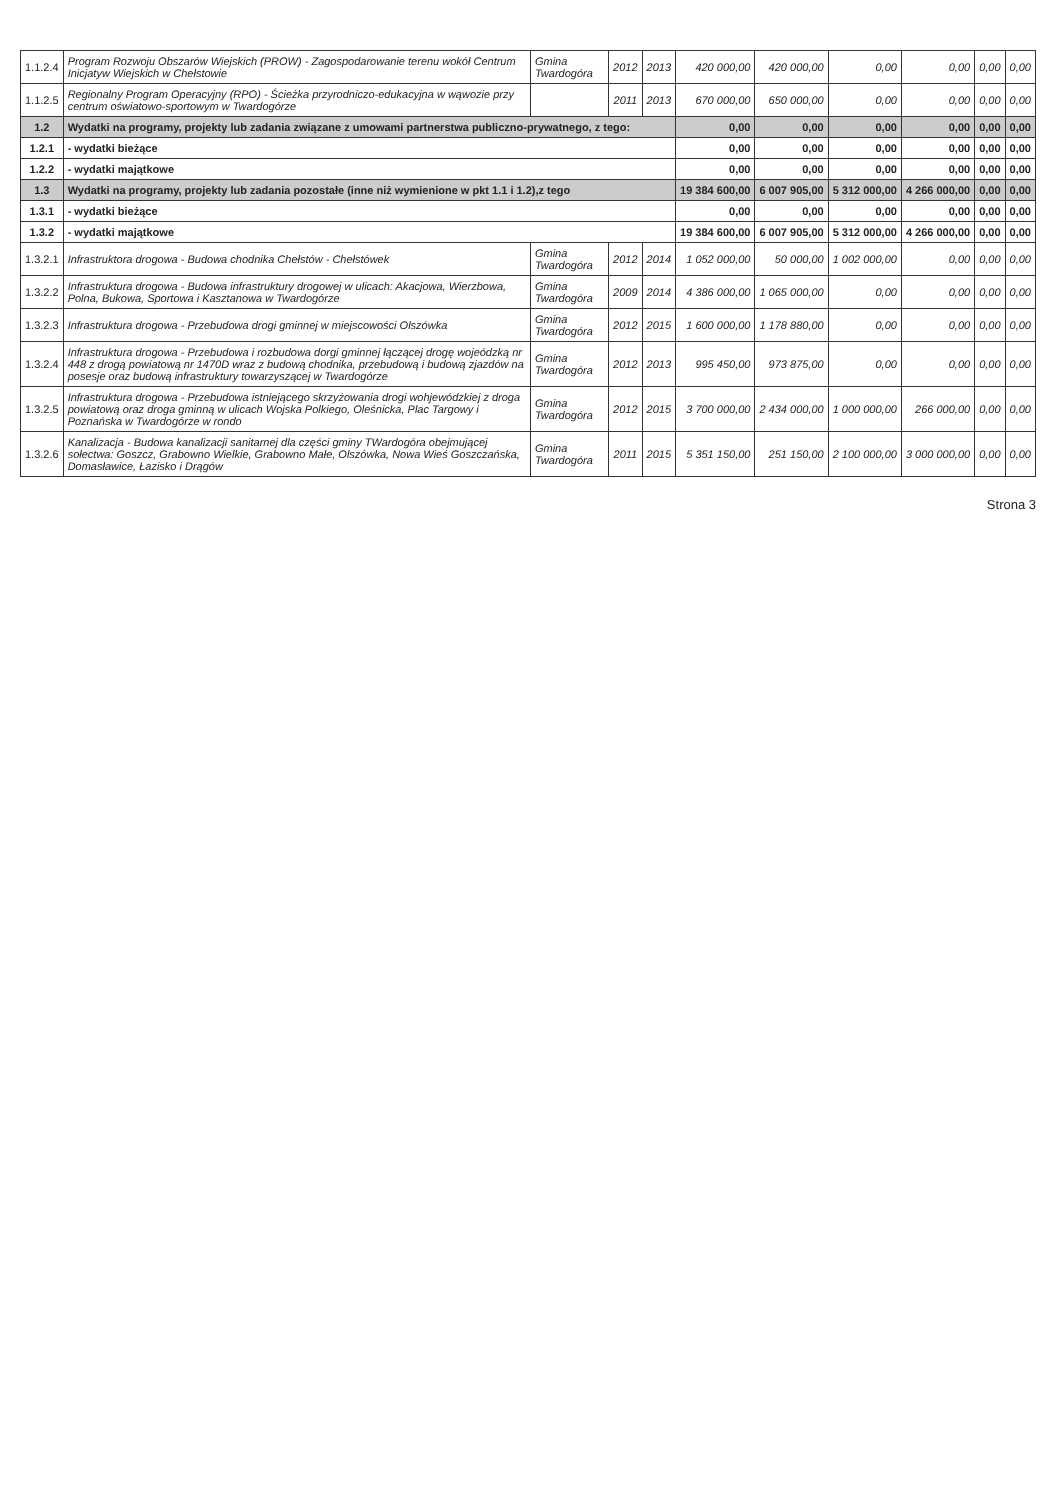| 1.1.2.4 | Program Rozwoju Obszarów Wiejskich (PROW) - Zagospodarowanie terenu wokół Centrum Inicjatyw Wiejskich w Chełstowie | Gmina Twardogóra | 2012 | 2013 | 420 000,00 | 420 000,00 | 0,00 | 0,00 | 0,00 | 0,00 |
| 1.1.2.5 | Regionalny Program Operacyjny (RPO) - Ścieżka przyrodniczo-edukacyjna w wąwozie przy centrum oświatowo-sportowym w Twardogórze | | 2011 | 2013 | 670 000,00 | 650 000,00 | 0,00 | 0,00 | 0,00 | 0,00 |
| 1.2 | Wydatki na programy, projekty lub zadania związane z umowami partnerstwa publiczno-prywatnego, z tego: | | | | 0,00 | 0,00 | 0,00 | 0,00 | 0,00 | 0,00 |
| 1.2.1 | - wydatki bieżące | | | | 0,00 | 0,00 | 0,00 | 0,00 | 0,00 | 0,00 |
| 1.2.2 | - wydatki majątkowe | | | | 0,00 | 0,00 | 0,00 | 0,00 | 0,00 | 0,00 |
| 1.3 | Wydatki na programy, projekty lub zadania pozostałe (inne niż wymienione w pkt 1.1 i 1.2),z tego | | | | 19 384 600,00 | 6 007 905,00 | 5 312 000,00 | 4 266 000,00 | 0,00 | 0,00 |
| 1.3.1 | - wydatki bieżące | | | | 0,00 | 0,00 | 0,00 | 0,00 | 0,00 | 0,00 |
| 1.3.2 | - wydatki majątkowe | | | | 19 384 600,00 | 6 007 905,00 | 5 312 000,00 | 4 266 000,00 | 0,00 | 0,00 |
| 1.3.2.1 | Infrastruktora drogowa - Budowa chodnika Chełstów - Chełstówek | Gmina Twardogóra | 2012 | 2014 | 1 052 000,00 | 50 000,00 | 1 002 000,00 | 0,00 | 0,00 | 0,00 |
| 1.3.2.2 | Infrastruktura drogowa - Budowa infrastruktury drogowej w ulicach: Akacjowa, Wierzbowa, Polna, Bukowa, Sportowa i Kasztanowa w Twardogórze | Gmina Twardogóra | 2009 | 2014 | 4 386 000,00 | 1 065 000,00 | 0,00 | 0,00 | 0,00 | 0,00 |
| 1.3.2.3 | Infrastruktura drogowa - Przebudowa drogi gminnej w miejscowości Olszówka | Gmina Twardogóra | 2012 | 2015 | 1 600 000,00 | 1 178 880,00 | 0,00 | 0,00 | 0,00 | 0,00 |
| 1.3.2.4 | Infrastruktura drogowa - Przebudowa i rozbudowa dorgi gminnej łączącej drogę wojeódzką nr 448 z drogą powiatową nr 1470D wraz z budową chodnika, przebudową i budową zjazdów na posesje oraz budową infrastruktury towarzyszącej w Twardogórze | Gmina Twardogóra | 2012 | 2013 | 995 450,00 | 973 875,00 | 0,00 | 0,00 | 0,00 | 0,00 |
| 1.3.2.5 | Infrastruktura drogowa - Przebudowa istniejącego skrzyżowania drogi wohjewódzkiej z droga powiatową oraz droga gminną w ulicach Wojska Polkiego, Oleśnicka, Plac Targowy i Poznańska w Twardogórze w rondo | Gmina Twardogóra | 2012 | 2015 | 3 700 000,00 | 2 434 000,00 | 1 000 000,00 | 266 000,00 | 0,00 | 0,00 |
| 1.3.2.6 | Kanalizacja - Budowa kanalizacji sanitarnej dla części gminy TWardogóra obejmującej sołectwa: Goszcz, Grabowno Wielkie, Grabowno Małe, Olszówka, Nowa Wieś Goszczańska, Domasławice, Łazisko i Drągów | Gmina Twardogóra | 2011 | 2015 | 5 351 150,00 | 251 150,00 | 2 100 000,00 | 3 000 000,00 | 0,00 | 0,00 |
Strona 3